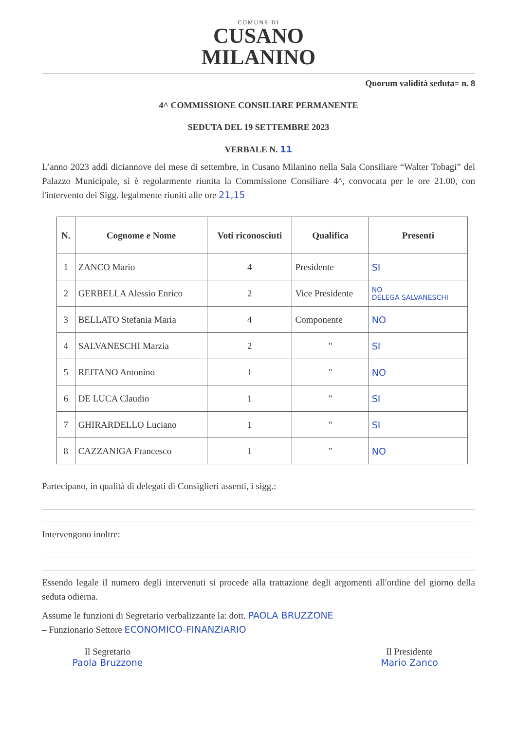COMUNE DI
CUSANO
MILANINO
Quorum validità seduta= n. 8
4^ COMMISSIONE CONSILIARE PERMANENTE
SEDUTA DEL 19 SETTEMBRE 2023
VERBALE N. 11
L’anno 2023 addì diciannove del mese di settembre, in Cusano Milanino nella Sala Consiliare “Walter Tobagi” del Palazzo Municipale, si è regolarmente riunita la Commissione Consiliare 4^, convocata per le ore 21.00, con l'intervento dei Sigg. legalmente riuniti alle ore 21,15
| N. | Cognome e Nome | Voti riconosciuti | Qualifica | Presenti |
| --- | --- | --- | --- | --- |
| 1 | ZANCO Mario | 4 | Presidente | SI |
| 2 | GERBELLA Alessio Enrico | 2 | Vice Presidente | NO DELEGA SALVANESCHI |
| 3 | BELLATO Stefania Maria | 4 | Componente | NO |
| 4 | SALVANESCHI Marzia | 2 | " | SI |
| 5 | REITANO Antonino | 1 | " | NO |
| 6 | DE LUCA Claudio | 1 | " | SI |
| 7 | GHIRARDELLO Luciano | 1 | " | SI |
| 8 | CAZZANIGA Francesco | 1 | " | NO |
Partecipano, in qualità di delegati di Consiglieri assenti, i sigg.:
Intervengono inoltre:
Essendo legale il numero degli intervenuti si procede alla trattazione degli argomenti all'ordine del giorno della seduta odierna.
Assume le funzioni di Segretario verbalizzante la: dott. PAOLA BRUZZONE
– Funzionario Settore ECONOMICO-FINANZIARIO
Il Segretario
Paola Bruzzone
Il Presidente
Mario Zanco